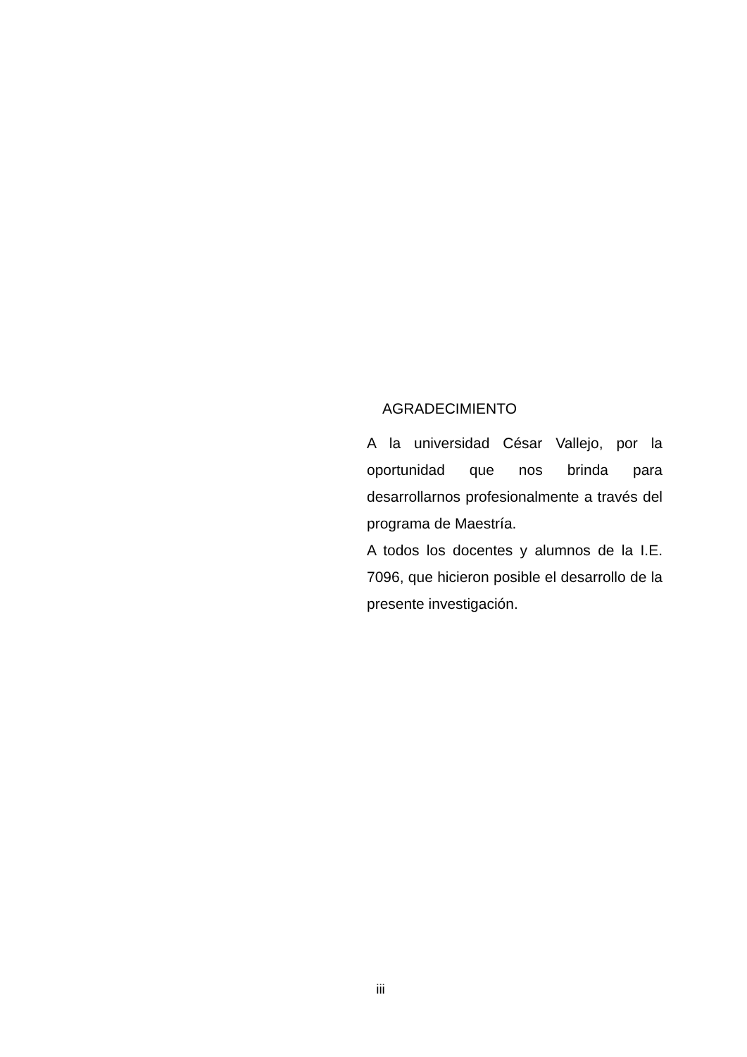AGRADECIMIENTO
A la universidad César Vallejo, por la oportunidad que nos brinda para desarrollarnos profesionalmente a través del programa de Maestría.
A todos los docentes y alumnos de la I.E. 7096, que hicieron posible el desarrollo de la presente investigación.
iii